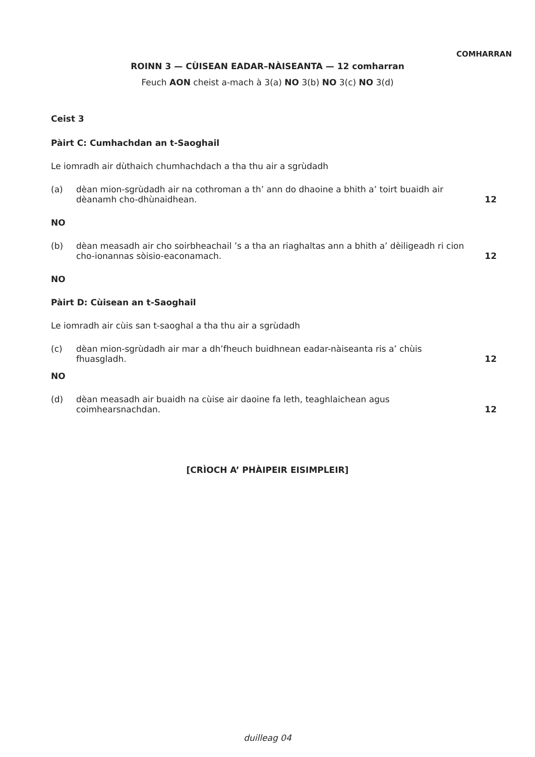COMHARRAN
ROINN 3 — CÙISEAN EADAR–NÀISEANTA — 12 comharran
Feuch AON cheist a-mach à 3(a) NO 3(b) NO 3(c) NO 3(d)
Ceist 3
Pàirt C: Cumhachdan an t-Saoghail
Le iomradh air dùthaich chumhachdach a tha thu air a sgrùdadh
(a) dèan mion-sgrùdadh air na cothroman a th’ ann do dhaoine a bhith a’ toirt buaidh air dèanamh cho-dhùnaidhean.
12
NO
(b) dèan measadh air cho soirbheachail ’s a tha an riaghaltas ann a bhith a’ dèiligeadh ri cion cho-ionannas sòisio-eaconamach.
12
NO
Pàirt D: Cùisean an t-Saoghail
Le iomradh air cùis san t-saoghal a tha thu air a sgrùdadh
(c) dèan mion-sgrùdadh air mar a dh’fheuch buidhnean eadar-nàiseanta ris a’ chùis fhuasgladh.
12
NO
(d) dèan measadh air buaidh na cùise air daoine fa leth, teaghlaichean agus coimhearsnachdan.
12
[CRÌOCH A’ PHÀIPEIR EISIMPLEIR]
duilleag 04